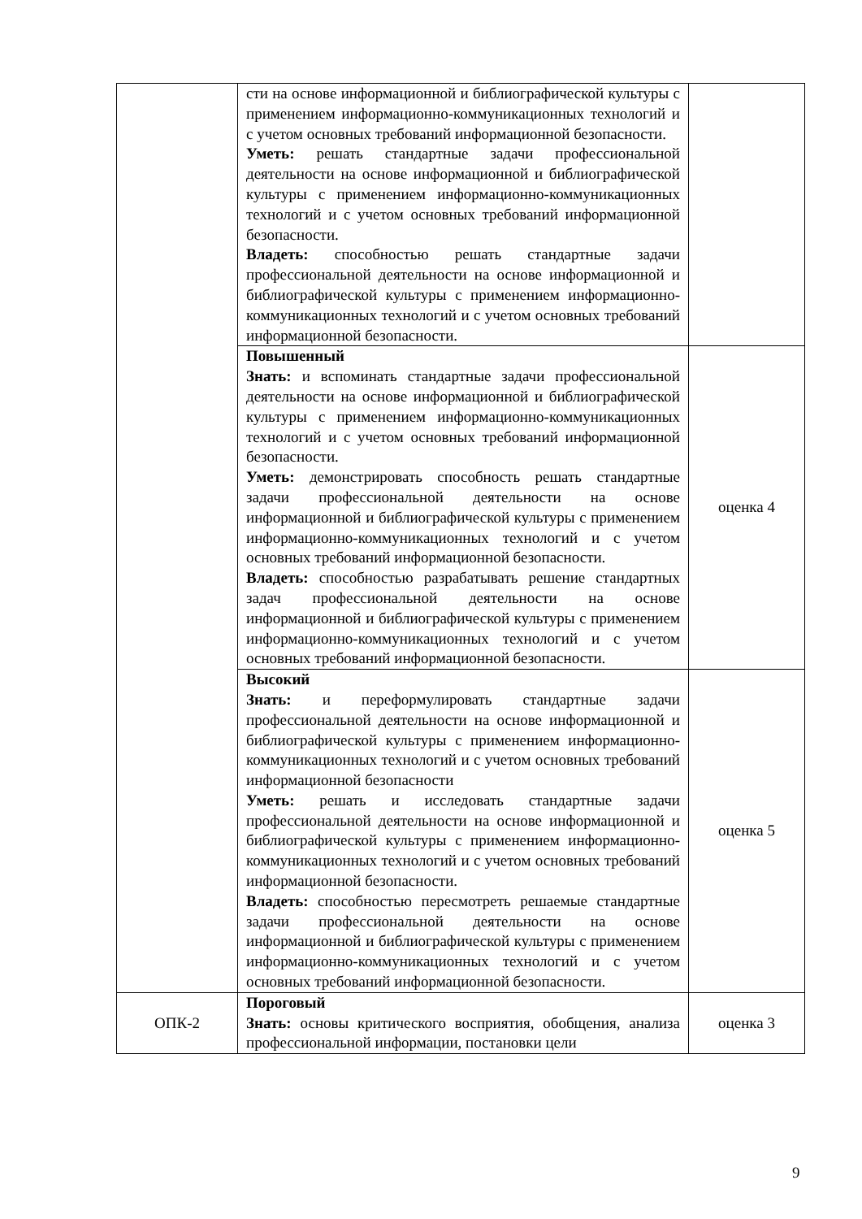| | сти на основе информационной и библиографической культуры с применением информационно-коммуникационных технологий и с учетом основных требований информационной безопасности. Уметь: решать стандартные задачи профессиональной деятельности на основе информационной и библиографической культуры с применением информационно-коммуникационных технологий и с учетом основных требований информационной безопасности. Владеть: способностью решать стандартные задачи профессиональной деятельности на основе информационной и библиографической культуры с применением информационно-коммуникационных технологий и с учетом основных требований информационной безопасности. | |
| | Повышенный Знать: и вспоминать стандартные задачи профессиональной деятельности на основе информационной и библиографической культуры с применением информационно-коммуникационных технологий и с учетом основных требований информационной безопасности. Уметь: демонстрировать способность решать стандартные задачи профессиональной деятельности на основе информационной и библиографической культуры с применением информационно-коммуникационных технологий и с учетом основных требований информационной безопасности. Владеть: способностью разрабатывать решение стандартных задач профессиональной деятельности на основе информационной и библиографической культуры с применением информационно-коммуникационных технологий и с учетом основных требований информационной безопасности. | оценка 4 |
| | Высокий Знать: и переформулировать стандартные задачи профессиональной деятельности на основе информационной и библиографической культуры с применением информационно-коммуникационных технологий и с учетом основных требований информационной безопасности Уметь: решать и исследовать стандартные задачи профессиональной деятельности на основе информационной и библиографической культуры с применением информационно-коммуникационных технологий и с учетом основных требований информационной безопасности. Владеть: способностью пересмотреть решаемые стандартные задачи профессиональной деятельности на основе информационной и библиографической культуры с применением информационно-коммуникационных технологий и с учетом основных требований информационной безопасности. | оценка 5 |
| ОПК-2 | Пороговый Знать: основы критического восприятия, обобщения, анализа профессиональной информации, постановки цели | оценка 3 |
9